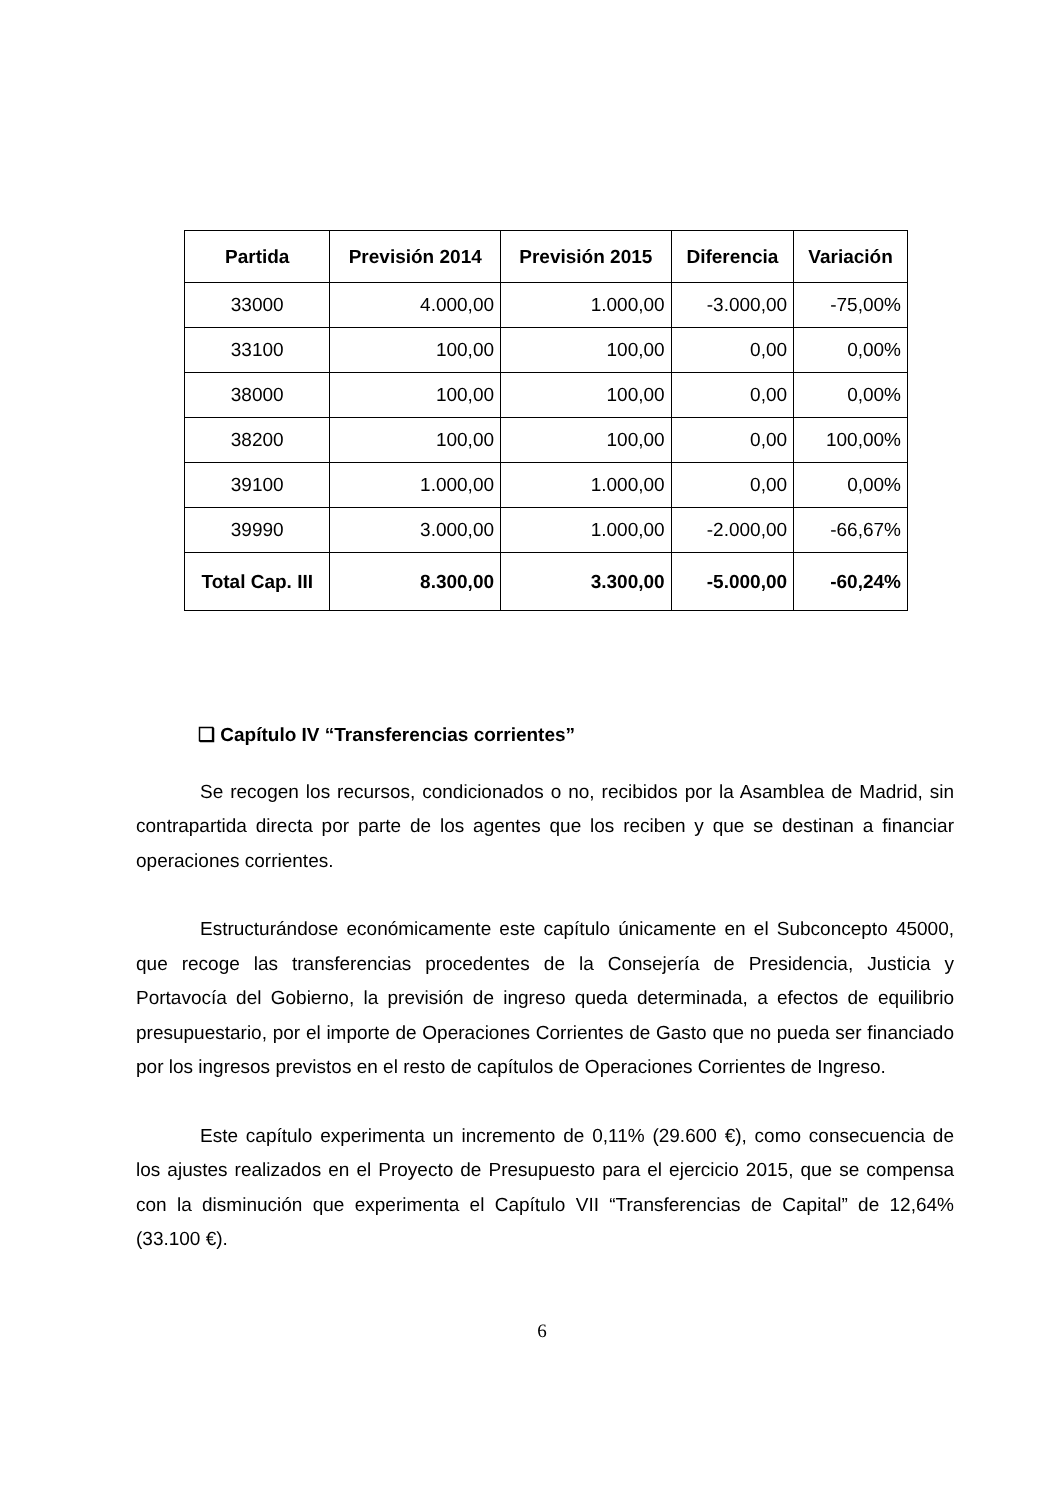| Partida | Previsión 2014 | Previsión 2015 | Diferencia | Variación |
| --- | --- | --- | --- | --- |
| 33000 | 4.000,00 | 1.000,00 | -3.000,00 | -75,00% |
| 33100 | 100,00 | 100,00 | 0,00 | 0,00% |
| 38000 | 100,00 | 100,00 | 0,00 | 0,00% |
| 38200 | 100,00 | 100,00 | 0,00 | 100,00% |
| 39100 | 1.000,00 | 1.000,00 | 0,00 | 0,00% |
| 39990 | 3.000,00 | 1.000,00 | -2.000,00 | -66,67% |
| Total Cap. III | 8.300,00 | 3.300,00 | -5.000,00 | -60,24% |
❑ Capítulo IV “Transferencias corrientes”
Se recogen los recursos, condicionados o no, recibidos por la Asamblea de Madrid, sin contrapartida directa por parte de los agentes que los reciben y que se destinan a financiar operaciones corrientes.
Estructurándose económicamente este capítulo únicamente en el Subconcepto 45000, que recoge las transferencias procedentes de la Consejería de Presidencia, Justicia y Portavocía del Gobierno, la previsión de ingreso queda determinada, a efectos de equilibrio presupuestario, por el importe de Operaciones Corrientes de Gasto que no pueda ser financiado por los ingresos previstos en el resto de capítulos de Operaciones Corrientes de Ingreso.
Este capítulo experimenta un incremento de 0,11% (29.600 €), como consecuencia de los ajustes realizados en el Proyecto de Presupuesto para el ejercicio 2015, que se compensa con la disminución que experimenta el Capítulo VII “Transferencias de Capital” de 12,64% (33.100 €).
6